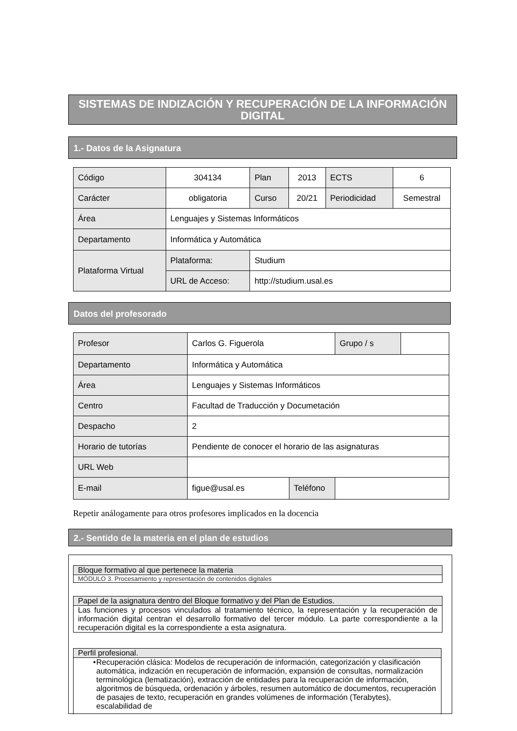SISTEMAS DE INDIZACIÓN Y RECUPERACIÓN DE LA INFORMACIÓN DIGITAL
1.- Datos de la Asignatura
| Código | 304134 | Plan | 2013 | ECTS | 6 |
| Carácter | obligatoria | Curso | 20/21 | Periodicidad | Semestral |
| Área | Lenguajes y Sistemas Informáticos | | | | |
| Departamento | Informática y Automática | | | | |
| Plataforma Virtual | Plataforma: | Studium | | | |
| | URL de Acceso: | http://studium.usal.es | | | |
Datos del profesorado
| Profesor | Carlos G. Figuerola | | Grupo / s | |
| Departamento | Informática y Automática | | | |
| Área | Lenguajes y Sistemas Informáticos | | | |
| Centro | Facultad de Traducción y Documetación | | | |
| Despacho | 2 | | | |
| Horario de tutorías | Pendiente de conocer el horario de las asignaturas | | | |
| URL Web | | | | |
| E-mail | figue@usal.es | Teléfono | | |
Repetir análogamente para otros profesores implicados en la docencia
2.- Sentido de la materia en el plan de estudios
Bloque formativo al que pertenece la materia
MÓDULO 3. Procesamiento y representación de contenidos digitales
Papel de la asignatura dentro del Bloque formativo y del Plan de Estudios.
Las funciones y procesos vinculados al tratamiento técnico, la representación y la recuperación de información digital centran el desarrollo formativo del tercer módulo. La parte correspondiente a la recuperación digital es la correspondiente a esta asignatura.
Perfil profesional.
• Recuperación clásica: Modelos de recuperación de información, categorización y clasificación automática, indización en recuperación de información, expansión de consultas, normalización terminológica (lematización), extracción de entidades para la recuperación de información, algoritmos de búsqueda, ordenación y árboles, resumen automático de documentos, recuperación de pasajes de texto, recuperación en grandes volúmenes de información (Terabytes), escalabilidad de